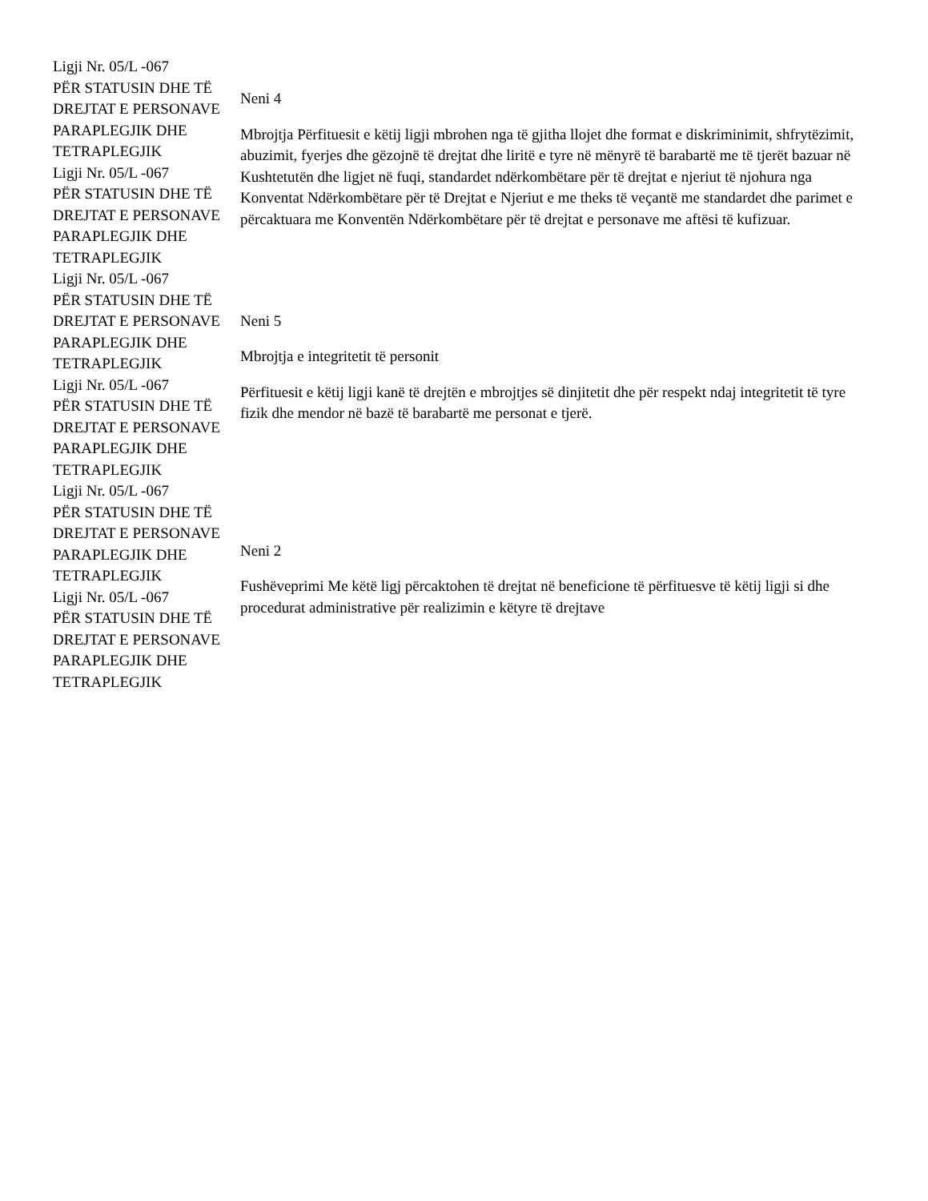| Ligji Nr. 05/L -067 PËR STATUSIN DHE TË DREJTAT E PERSONAVE PARAPLEGJIK DHE TETRAPLEGJIK Ligji Nr. 05/L -067 PËR STATUSIN DHE TË DREJTAT E PERSONAVE PARAPLEGJIK DHE TETRAPLEGJIK | Neni 4 Mbrojtja Përfituesit e këtij ligji mbrohen nga të gjitha llojet dhe format e diskriminimit, shfrytëzimit, abuzimit, fyerjes dhe gëzojnë të drejtat dhe liritë e tyre në mënyrë të barabartë me të tjerët bazuar në Kushtetutën dhe ligjet në fuqi, standardet ndërkombëtare për të drejtat e njeriut të njohura nga Konventat Ndërkombëtare për të Drejtat e Njeriut e me theks të veçantë me standardet dhe parimet e përcaktuara me Konventën Ndërkombëtare për të drejtat e personave me aftësi të kufizuar. |
| Ligji Nr. 05/L -067 PËR STATUSIN DHE TË DREJTAT E PERSONAVE PARAPLEGJIK DHE TETRAPLEGJIK Ligji Nr. 05/L -067 PËR STATUSIN DHE TË DREJTAT E PERSONAVE PARAPLEGJIK DHE TETRAPLEGJIK | Neni 5 Mbrojtja e integritetit të personit Përfituesit e këtij ligji kanë të drejtën e mbrojtjes së dinjitetit dhe për respekt ndaj integritetit të tyre fizik dhe mendor në bazë të barabartë me personat e tjerë. |
| Ligji Nr. 05/L -067 PËR STATUSIN DHE TË DREJTAT E PERSONAVE PARAPLEGJIK DHE TETRAPLEGJIK Ligji Nr. 05/L -067 PËR STATUSIN DHE TË DREJTAT E PERSONAVE PARAPLEGJIK DHE TETRAPLEGJIK | Neni 2 Fushëveprimi Me këtë ligj përcaktohen të drejtat në beneficione të përfituesve të këtij ligji si dhe procedurat administrative për realizimin e këtyre të drejtave |